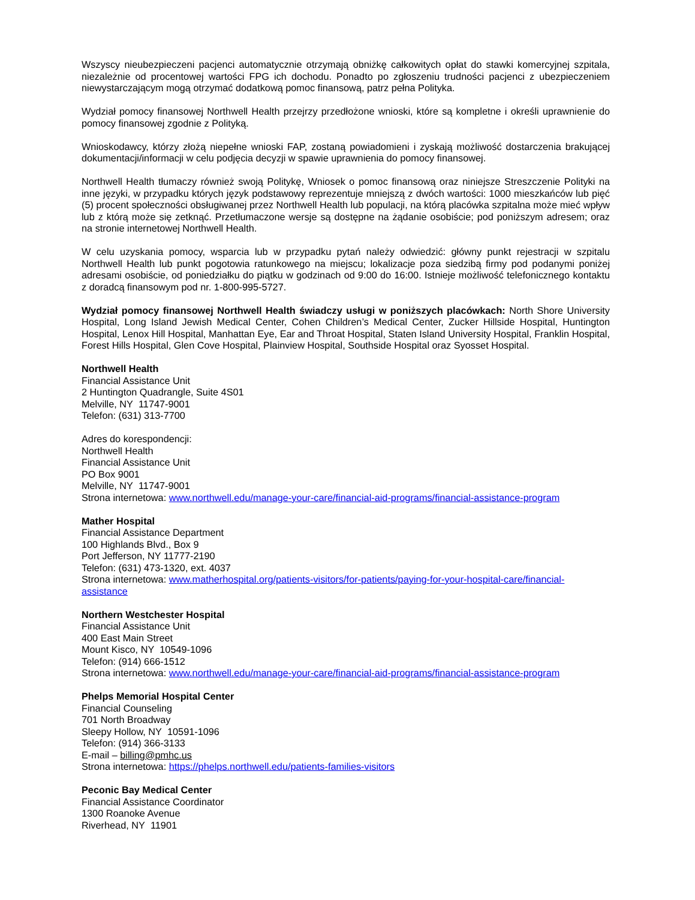Wszyscy nieubezpieczeni pacjenci automatycznie otrzymają obniżkę całkowitych opłat do stawki komercyjnej szpitala, niezależnie od procentowej wartości FPG ich dochodu. Ponadto po zgłoszeniu trudności pacjenci z ubezpieczeniem niewystarczającym mogą otrzymać dodatkową pomoc finansową, patrz pełna Polityka.
Wydział pomocy finansowej Northwell Health przejrzy przedłożone wnioski, które są kompletne i określi uprawnienie do pomocy finansowej zgodnie z Polityką.
Wnioskodawcy, którzy złożą niepełne wnioski FAP, zostaną powiadomieni i zyskają możliwość dostarczenia brakującej dokumentacji/informacji w celu podjęcia decyzji w spawie uprawnienia do pomocy finansowej.
Northwell Health tłumaczy również swoją Politykę, Wniosek o pomoc finansową oraz niniejsze Streszczenie Polityki na inne języki, w przypadku których język podstawowy reprezentuje mniejszą z dwóch wartości: 1000 mieszkańców lub pięć (5) procent społeczności obsługiwanej przez Northwell Health lub populacji, na którą placówka szpitalna może mieć wpływ lub z którą może się zetknąć. Przetłumaczone wersje są dostępne na żądanie osobiście; pod poniższym adresem; oraz na stronie internetowej Northwell Health.
W celu uzyskania pomocy, wsparcia lub w przypadku pytań należy odwiedzić: główny punkt rejestracji w szpitalu Northwell Health lub punkt pogotowia ratunkowego na miejscu; lokalizacje poza siedzibą firmy pod podanymi poniżej adresami osobiście, od poniedziałku do piątku w godzinach od 9:00 do 16:00. Istnieje możliwość telefonicznego kontaktu z doradcą finansowym pod nr. 1-800-995-5727.
Wydział pomocy finansowej Northwell Health świadczy usługi w poniższych placówkach: North Shore University Hospital, Long Island Jewish Medical Center, Cohen Children’s Medical Center, Zucker Hillside Hospital, Huntington Hospital, Lenox Hill Hospital, Manhattan Eye, Ear and Throat Hospital, Staten Island University Hospital, Franklin Hospital, Forest Hills Hospital, Glen Cove Hospital, Plainview Hospital, Southside Hospital oraz Syosset Hospital.
Northwell Health
Financial Assistance Unit
2 Huntington Quadrangle, Suite 4S01
Melville, NY 11747-9001
Telefon: (631) 313-7700
Adres do korespondencji:
Northwell Health
Financial Assistance Unit
PO Box 9001
Melville, NY 11747-9001
Strona internetowa: www.northwell.edu/manage-your-care/financial-aid-programs/financial-assistance-program
Mather Hospital
Financial Assistance Department
100 Highlands Blvd., Box 9
Port Jefferson, NY 11777-2190
Telefon: (631) 473-1320, ext. 4037
Strona internetowa: www.matherhospital.org/patients-visitors/for-patients/paying-for-your-hospital-care/financial-assistance
Northern Westchester Hospital
Financial Assistance Unit
400 East Main Street
Mount Kisco, NY 10549-1096
Telefon: (914) 666-1512
Strona internetowa: www.northwell.edu/manage-your-care/financial-aid-programs/financial-assistance-program
Phelps Memorial Hospital Center
Financial Counseling
701 North Broadway
Sleepy Hollow, NY 10591-1096
Telefon: (914) 366-3133
E-mail – billing@pmhc.us
Strona internetowa: https://phelps.northwell.edu/patients-families-visitors
Peconic Bay Medical Center
Financial Assistance Coordinator
1300 Roanoke Avenue
Riverhead, NY 11901